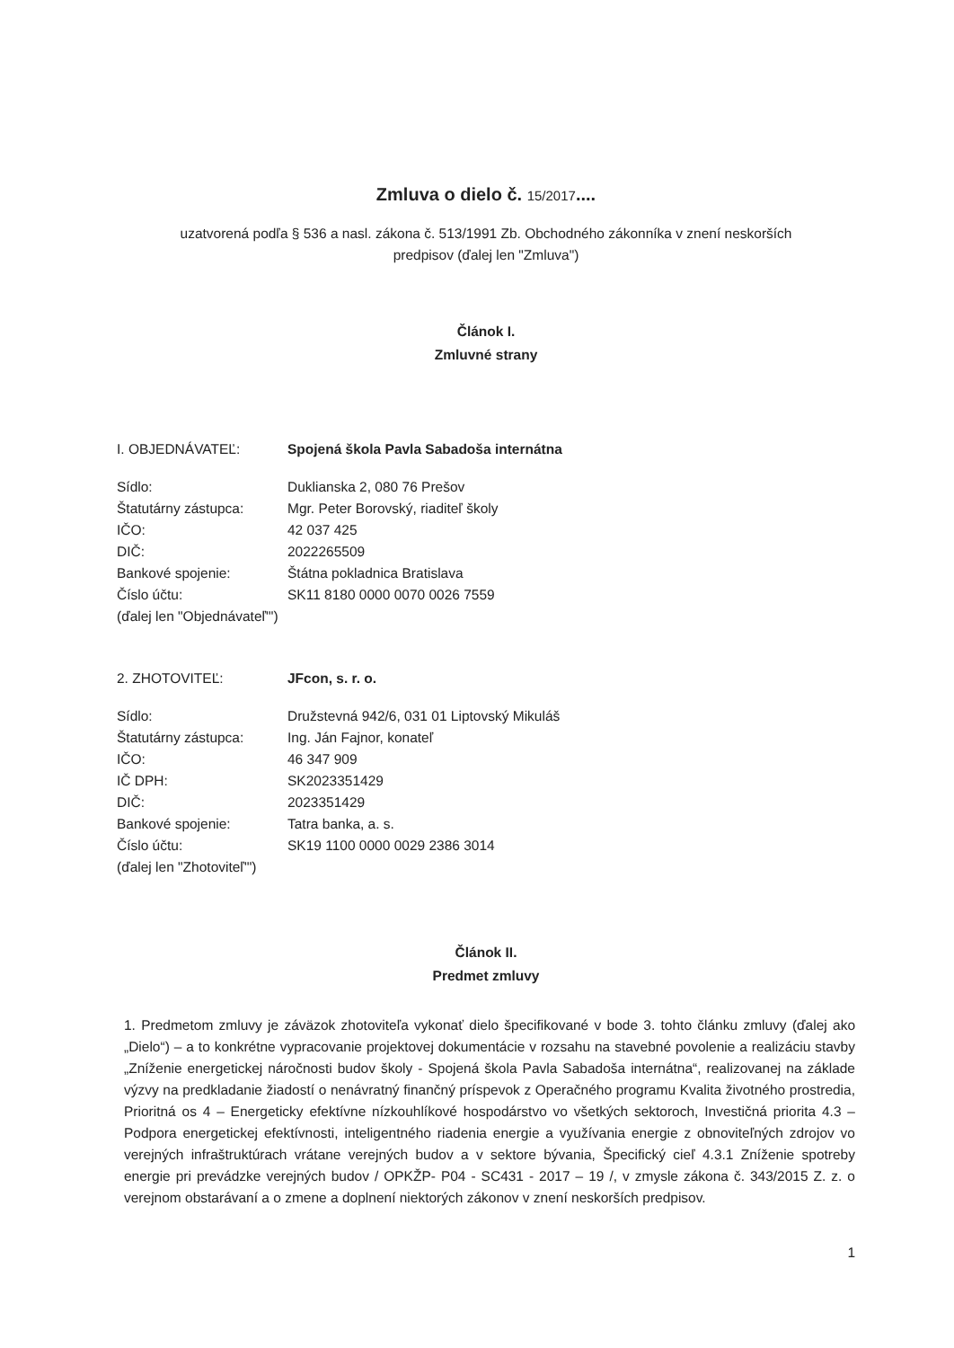Zmluva o dielo č. 15/2017....
uzatvorená podľa § 536 a nasl. zákona č. 513/1991 Zb. Obchodného zákonníka v znení neskorších
predpisov (ďalej len "Zmluva")
Článok I.
Zmluvné strany
| I. OBJEDNÁVATEĽ: | Spojená škola Pavla Sabadoša internátna |
| Sídlo: | Duklianska 2, 080 76 Prešov |
| Štatutárny zástupca: | Mgr. Peter Borovský, riaditeľ školy |
| IČO: | 42 037 425 |
| DIČ: | 2022265509 |
| Bankové spojenie: | Štátna pokladnica Bratislava |
| Číslo účtu: | SK11 8180 0000 0070 0026 7559 |
| (ďalej len "Objednávateľ"') | |
| 2. ZHOTOVITEĽ: | JFcon, s. r. o. |
| Sídlo: | Družstevná 942/6, 031 01 Liptovský Mikuláš |
| Štatutárny zástupca: | Ing. Ján Fajnor, konateľ |
| IČO: | 46 347 909 |
| IČ DPH: | SK2023351429 |
| DIČ: | 2023351429 |
| Bankové spojenie: | Tatra banka, a. s. |
| Číslo účtu: | SK19 1100 0000 0029 2386 3014 |
| (ďalej len "Zhotoviteľ"') | |
Článok II.
Predmet zmluvy
1. Predmetom zmluvy je záväzok zhotoviteľa vykonať dielo špecifikované v bode 3. tohto článku zmluvy (ďalej ako „Dielo“) – a to konkrétne vypracovanie projektovej dokumentácie v rozsahu na stavebné povolenie a realizáciu stavby „Zníženie energetickej náročnosti budov školy - Spojená škola Pavla Sabadoša internátna“, realizovanej na základe výzvy na predkladanie žiadostí o nenávratný finančný príspevok z Operačného programu Kvalita životného prostredia, Prioritná os 4 – Energeticky efektívne nízkouhlíkové hospodárstvo vo všetkých sektoroch, Investičná priorita 4.3 – Podpora energetickej efektívnosti, inteligentného riadenia energie a využívania energie z obnoviteľných zdrojov vo verejných infraštruktúrach vrátane verejných budov a v sektore bývania, Špecifický cieľ 4.3.1 Zníženie spotreby energie pri prevádzke verejných budov / OPKŽP- P04 - SC431 - 2017 – 19 /, v zmysle zákona č. 343/2015 Z. z. o verejnom obstarávaní a o zmene a doplnení niektorých zákonov v znení neskorších predpisov.
1